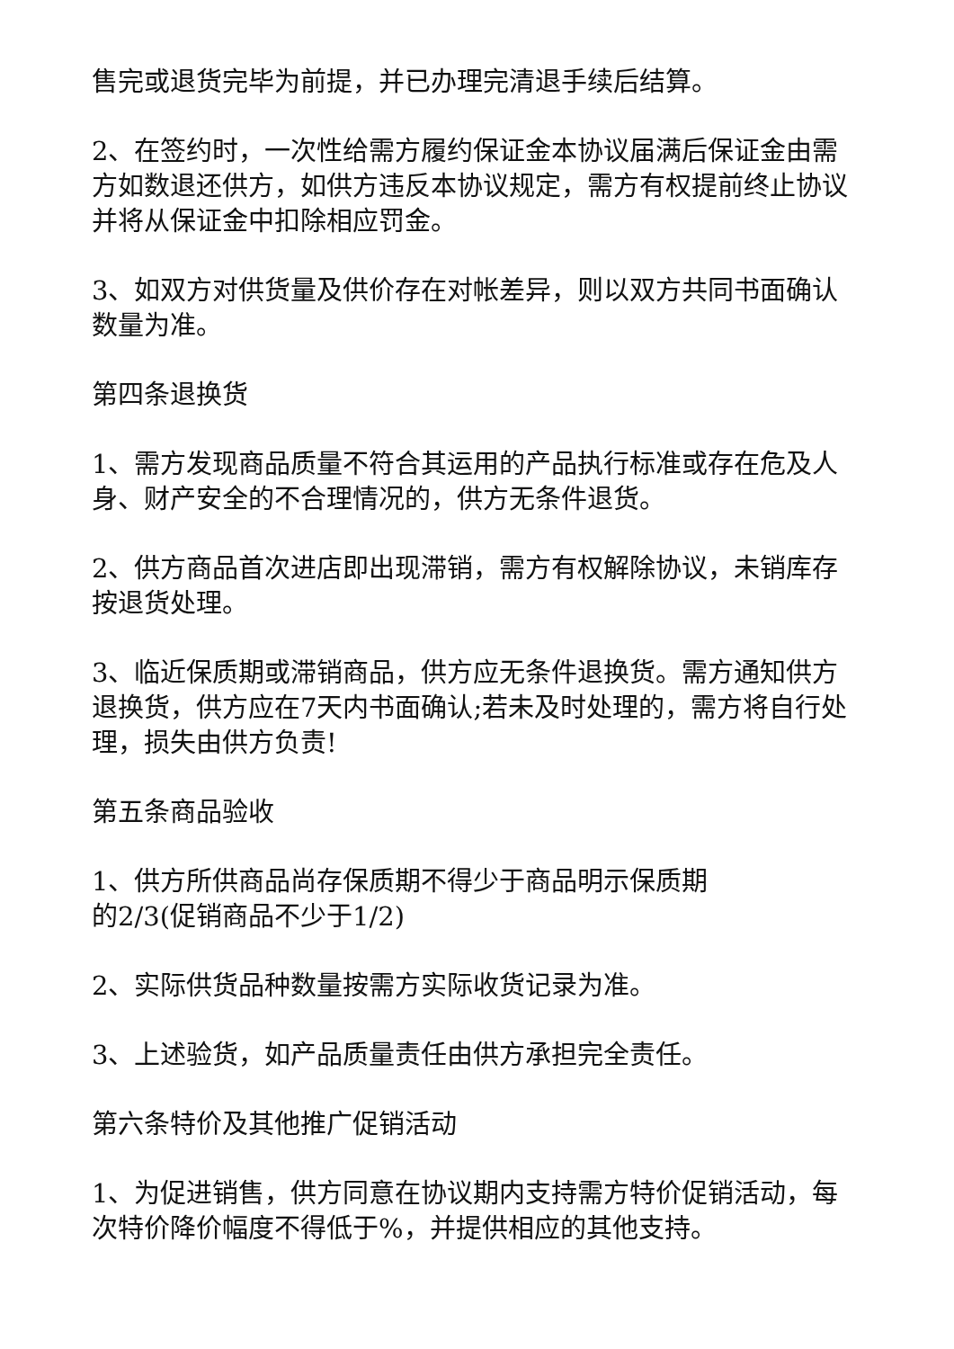售完或退货完毕为前提，并已办理完清退手续后结算。
2、在签约时，一次性给需方履约保证金本协议届满后保证金由需方如数退还供方，如供方违反本协议规定，需方有权提前终止协议并将从保证金中扣除相应罚金。
3、如双方对供货量及供价存在对帐差异，则以双方共同书面确认数量为准。
第四条退换货
1、需方发现商品质量不符合其运用的产品执行标准或存在危及人身、财产安全的不合理情况的，供方无条件退货。
2、供方商品首次进店即出现滞销，需方有权解除协议，未销库存按退货处理。
3、临近保质期或滞销商品，供方应无条件退换货。需方通知供方退换货，供方应在7天内书面确认;若未及时处理的，需方将自行处理，损失由供方负责!
第五条商品验收
1、供方所供商品尚存保质期不得少于商品明示保质期
的2/3(促销商品不少于1/2)
2、实际供货品种数量按需方实际收货记录为准。
3、上述验货，如产品质量责任由供方承担完全责任。
第六条特价及其他推广促销活动
1、为促进销售，供方同意在协议期内支持需方特价促销活动，每次特价降价幅度不得低于%，并提供相应的其他支持。